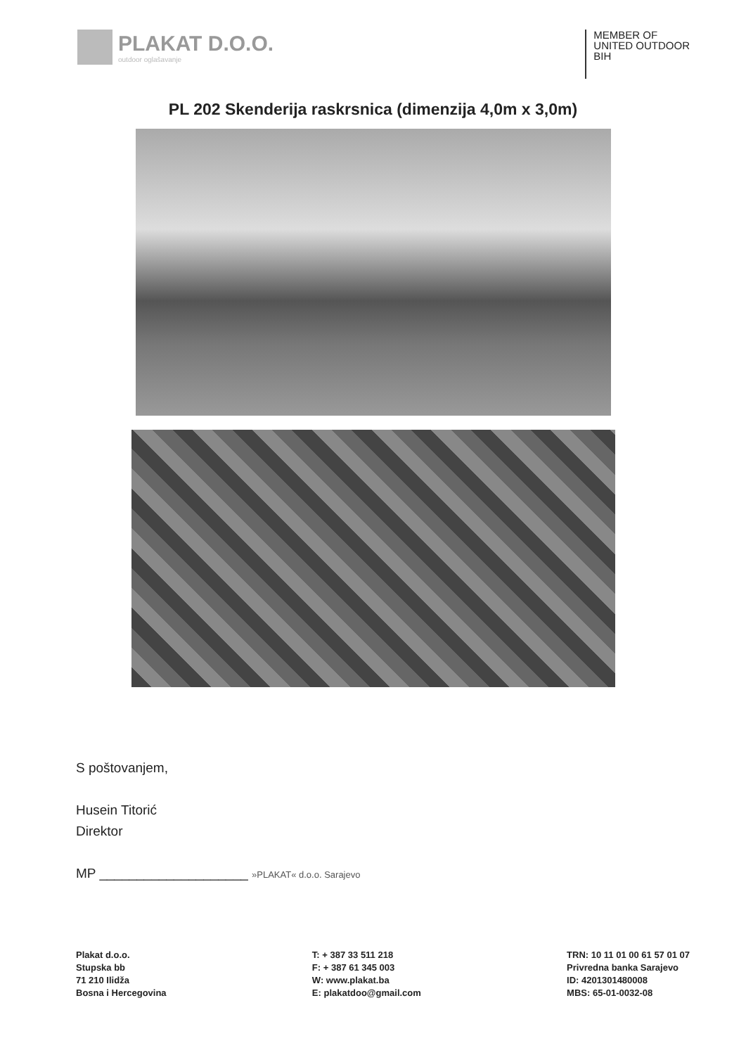PLAKAT D.O.O.
outdoor oglašavanje
MEMBER OF
UNITED OUTDOOR
BIH
PL 202 Skenderija raskrsnica (dimenzija 4,0m x 3,0m)
S poštovanjem,
Husein Titorić
Direktor
MP ____________________ »PLAKAT« d.o.o. Sarajevo
Plakat d.o.o.
Stupska bb
71 210 Ilidža
Bosna i Hercegovina
T: + 387 33 511 218
F: + 387 61 345 003
W: www.plakat.ba
E: plakatdoo@gmail.com
TRN: 10 11 01 00 61 57 01 07
Privredna banka Sarajevo
ID: 4201301480008
MBS: 65-01-0032-08